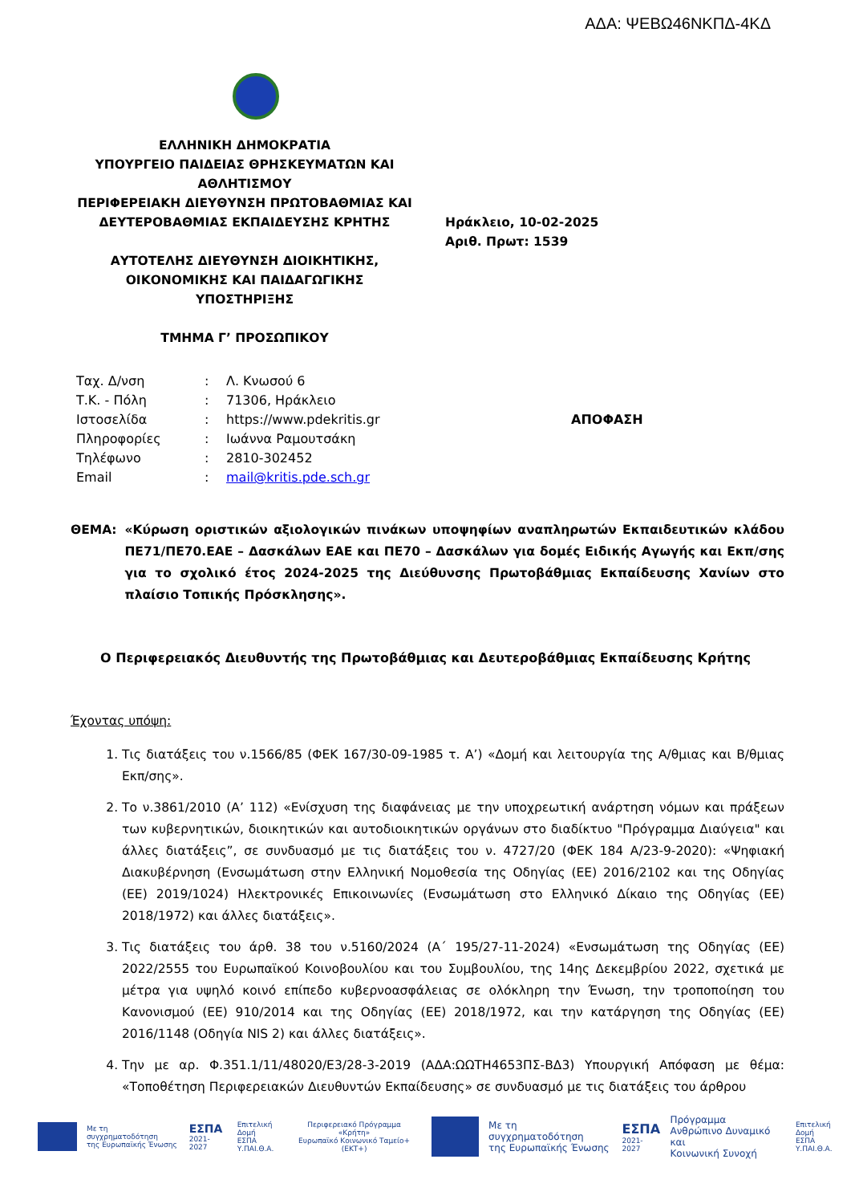ΑΔΑ: ΨΕΒΩ46ΝΚΠΔ-4ΚΔ
ΕΛΛΗΝΙΚΗ ΔΗΜΟΚΡΑΤΙΑ
ΥΠΟΥΡΓΕΙΟ ΠΑΙΔΕΙΑΣ ΘΡΗΣΚΕΥΜΑΤΩΝ ΚΑΙ ΑΘΛΗΤΙΣΜΟΥ
ΠΕΡΙΦΕΡΕΙΑΚΗ ΔΙΕΥΘΥΝΣΗ ΠΡΩΤΟΒΑΘΜΙΑΣ ΚΑΙ ΔΕΥΤΕΡΟΒΑΘΜΙΑΣ ΕΚΠΑΙΔΕΥΣΗΣ ΚΡΗΤΗΣ
ΑΥΤΟΤΕΛΗΣ ΔΙΕΥΘΥΝΣΗ ΔΙΟΙΚΗΤΙΚΗΣ, ΟΙΚΟΝΟΜΙΚΗΣ ΚΑΙ ΠΑΙΔΑΓΩΓΙΚΗΣ ΥΠΟΣΤΗΡΙΞΗΣ
ΤΜΗΜΑ Γ’ ΠΡΟΣΩΠΙΚΟΥ
Ηράκλειο, 10-02-2025
Αριθ. Πρωτ: 1539
| Ταχ. Δ/νση | : | Λ. Κνωσού 6 | |
| Τ.Κ. - Πόλη | : | 71306, Ηράκλειο | |
| Ιστοσελίδα | : | https://www.pdekritis.gr | ΑΠΟΦΑΣΗ |
| Πληροφορίες | : | Ιωάννα Ραμουτσάκη | |
| Τηλέφωνο | : | 2810-302452 | |
| Email | : | mail@kritis.pde.sch.gr | |
ΘΕΜΑ: «Κύρωση οριστικών αξιολογικών πινάκων υποψηφίων αναπληρωτών Εκπαιδευτικών κλάδου ΠΕ71/ΠΕ70.ΕΑΕ – Δασκάλων ΕΑΕ και ΠΕ70 – Δασκάλων για δομές Ειδικής Αγωγής και Εκπ/σης για το σχολικό έτος 2024-2025 της Διεύθυνσης Πρωτοβάθμιας Εκπαίδευσης Χανίων στο πλαίσιο Τοπικής Πρόσκλησης».
Ο Περιφερειακός Διευθυντής της Πρωτοβάθμιας και Δευτεροβάθμιας Εκπαίδευσης Κρήτης
Έχοντας υπόψη:
1. Τις διατάξεις του ν.1566/85 (ΦΕΚ 167/30-09-1985 τ. Α’) «Δομή και λειτουργία της Α/θμιας και Β/θμιας Εκπ/σης».
2. Το ν.3861/2010 (Α’ 112) «Ενίσχυση της διαφάνειας με την υποχρεωτική ανάρτηση νόμων και πράξεων των κυβερνητικών, διοικητικών και αυτοδιοικητικών οργάνων στο διαδίκτυο "Πρόγραμμα Διαύγεια" και άλλες διατάξεις”, σε συνδυασμό με τις διατάξεις του ν. 4727/20 (ΦΕΚ 184 Α/23-9-2020): «Ψηφιακή Διακυβέρνηση (Ενσωμάτωση στην Ελληνική Νομοθεσία της Οδηγίας (ΕΕ) 2016/2102 και της Οδηγίας (ΕΕ) 2019/1024) Ηλεκτρονικές Επικοινωνίες (Ενσωμάτωση στο Ελληνικό Δίκαιο της Οδηγίας (ΕΕ) 2018/1972) και άλλες διατάξεις».
3. Τις διατάξεις του άρθ. 38 του ν.5160/2024 (Α΄ 195/27-11-2024) «Ενσωμάτωση της Οδηγίας (ΕΕ) 2022/2555 του Ευρωπαϊκού Κοινοβουλίου και του Συμβουλίου, της 14ης Δεκεμβρίου 2022, σχετικά με μέτρα για υψηλό κοινό επίπεδο κυβερνοασφάλειας σε ολόκληρη την Ένωση, την τροποποίηση του Κανονισμού (ΕΕ) 910/2014 και της Οδηγίας (ΕΕ) 2018/1972, και την κατάργηση της Οδηγίας (ΕΕ) 2016/1148 (Οδηγία NIS 2) και άλλες διατάξεις».
4. Την με αρ. Φ.351.1/11/48020/Ε3/28-3-2019 (ΑΔΑ:ΩΩΤΗ4653ΠΣ-ΒΔ3) Υπουργική Απόφαση με θέμα: «Τοποθέτηση Περιφερειακών Διευθυντών Εκπαίδευσης» σε συνδυασμό με τις διατάξεις του άρθρου
Με τη συγχρηματοδότηση
της Ευρωπαϊκής Ένωσης
ΕΣΠΑ
2021-2027
Επιτελική
Δομή ΕΣΠΑ
Υ.ΠΑΙ.Θ.Α.
Περιφερειακό Πρόγραμμα
«Κρήτη»
Ευρωπαϊκό Κοινωνικό Ταμείο+ (ΕΚΤ+)
Με τη συγχρηματοδότηση
της Ευρωπαϊκής Ένωσης
ΕΣΠΑ
2021-2027
Πρόγραμμα
Ανθρώπινο Δυναμικό και
Κοινωνική Συνοχή
Επιτελική
Δομή ΕΣΠΑ
Υ.ΠΑΙ.Θ.Α.